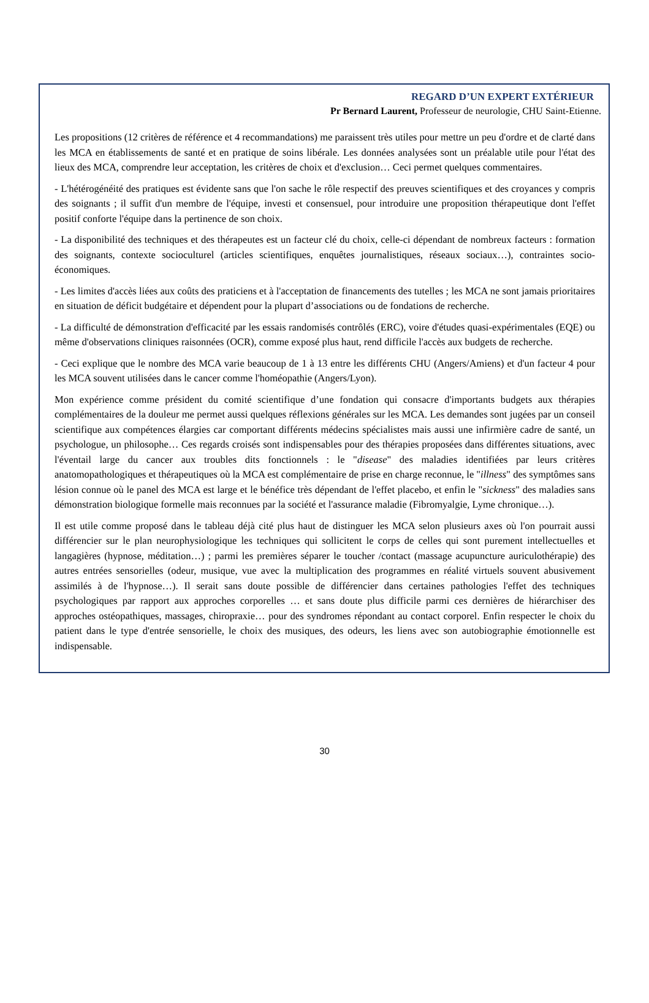REGARD D’UN EXPERT EXTÉRIEUR
Pr Bernard Laurent, Professeur de neurologie, CHU Saint-Etienne.
Les propositions (12 critères de référence et 4 recommandations) me paraissent très utiles pour mettre un peu d'ordre et de clarté dans les MCA en établissements de santé et en pratique de soins libérale. Les données analysées sont un préalable utile pour l'état des lieux des MCA, comprendre leur acceptation, les critères de choix et d'exclusion… Ceci permet quelques commentaires.
- L'hétérogénéité des pratiques est évidente sans que l'on sache le rôle respectif des preuves scientifiques et des croyances y compris des soignants ; il suffit d'un membre de l'équipe, investi et consensuel, pour introduire une proposition thérapeutique dont l'effet positif conforte l'équipe dans la pertinence de son choix.
- La disponibilité des techniques et des thérapeutes est un facteur clé du choix, celle-ci dépendant de nombreux facteurs : formation des soignants, contexte socioculturel (articles scientifiques, enquêtes journalistiques, réseaux sociaux…), contraintes socio-économiques.
- Les limites d'accès liées aux coûts des praticiens et à l'acceptation de financements des tutelles ; les MCA ne sont jamais prioritaires en situation de déficit budgétaire et dépendent pour la plupart d’associations ou de fondations de recherche.
- La difficulté de démonstration d'efficacité par les essais randomisés contrôlés (ERC), voire d'études quasi-expérimentales (EQE) ou même d'observations cliniques raisonnées (OCR), comme exposé plus haut, rend difficile l'accès aux budgets de recherche.
- Ceci explique que le nombre des MCA varie beaucoup de 1 à 13 entre les différents CHU (Angers/Amiens) et d'un facteur 4 pour les MCA souvent utilisées dans le cancer comme l'homéopathie (Angers/Lyon).
Mon expérience comme président du comité scientifique d’une fondation qui consacre d'importants budgets aux thérapies complémentaires de la douleur me permet aussi quelques réflexions générales sur les MCA. Les demandes sont jugées par un conseil scientifique aux compétences élargies car comportant différents médecins spécialistes mais aussi une infirmière cadre de santé, un psychologue, un philosophe… Ces regards croisés sont indispensables pour des thérapies proposées dans différentes situations, avec l'éventail large du cancer aux troubles dits fonctionnels : le "disease" des maladies identifiées par leurs critères anatomopathologiques et thérapeutiques où la MCA est complémentaire de prise en charge reconnue, le "illness" des symptômes sans lésion connue où le panel des MCA est large et le bénéfice très dépendant de l'effet placebo, et enfin le "sickness" des maladies sans démonstration biologique formelle mais reconnues par la société et l'assurance maladie (Fibromyalgie, Lyme chronique…).
Il est utile comme proposé dans le tableau déjà cité plus haut de distinguer les MCA selon plusieurs axes où l'on pourrait aussi différencier sur le plan neurophysiologique les techniques qui sollicitent le corps de celles qui sont purement intellectuelles et langagières (hypnose, méditation…) ; parmi les premières séparer le toucher /contact (massage acupuncture auriculothérapie) des autres entrées sensorielles (odeur, musique, vue avec la multiplication des programmes en réalité virtuels souvent abusivement assimilés à de l'hypnose…). Il serait sans doute possible de différencier dans certaines pathologies l'effet des techniques psychologiques par rapport aux approches corporelles … et sans doute plus difficile parmi ces dernières de hiérarchiser des approches ostéopathiques, massages, chiropraxie… pour des syndromes répondant au contact corporel. Enfin respecter le choix du patient dans le type d'entrée sensorielle, le choix des musiques, des odeurs, les liens avec son autobiographie émotionnelle est indispensable.
30